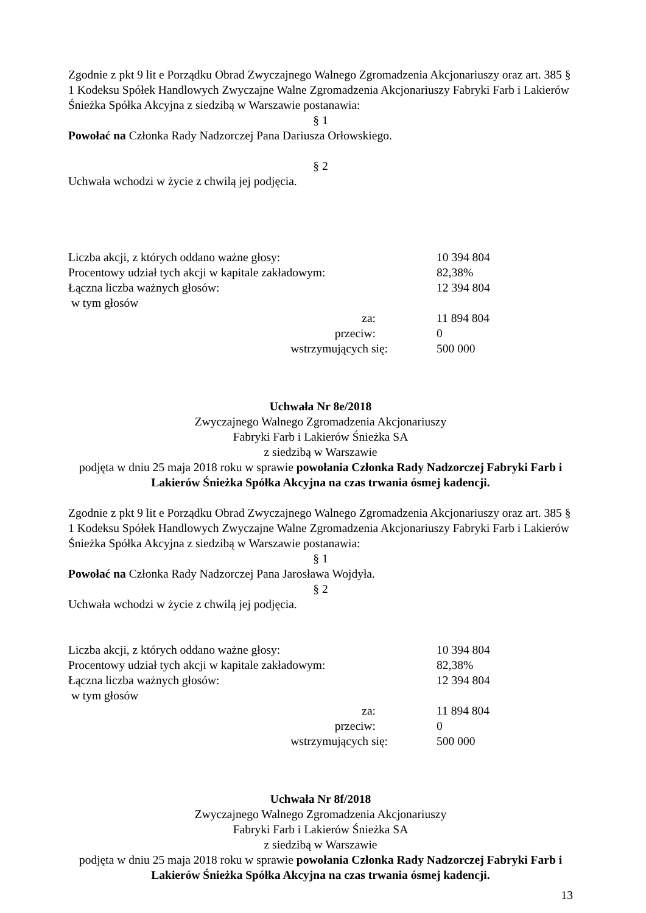Zgodnie z pkt 9 lit e Porządku Obrad Zwyczajnego Walnego Zgromadzenia Akcjonariuszy oraz art. 385 § 1 Kodeksu Spółek Handlowych Zwyczajne Walne Zgromadzenia Akcjonariuszy Fabryki Farb i Lakierów Śnieżka Spółka Akcyjna z siedzibą w Warszawie postanawia:
§ 1
Powołać na Członka Rady Nadzorczej Pana Dariusza Orłowskiego.
§ 2
Uchwała wchodzi w życie z chwilą jej podjęcia.
| Liczba akcji, z których oddano ważne głosy: | 10 394 804 |
| Procentowy udział tych akcji w kapitale zakładowym: | 82,38% |
| Łączna liczba ważnych głosów: | 12 394 804 |
| w tym głosów | |
| za: | 11 894 804 |
| przeciw: | 0 |
| wstrzymujących się: | 500 000 |
Uchwała Nr 8e/2018
Zwyczajnego Walnego Zgromadzenia Akcjonariuszy
Fabryki Farb i Lakierów Śnieżka SA
z siedzibą w Warszawie
podjęta w dniu 25 maja 2018 roku w sprawie powołania Członka Rady Nadzorczej Fabryki Farb i Lakierów Śnieżka Spółka Akcyjna na czas trwania ósmej kadencji.
Zgodnie z pkt 9 lit e Porządku Obrad Zwyczajnego Walnego Zgromadzenia Akcjonariuszy oraz art. 385 § 1 Kodeksu Spółek Handlowych Zwyczajne Walne Zgromadzenia Akcjonariuszy Fabryki Farb i Lakierów Śnieżka Spółka Akcyjna z siedzibą w Warszawie postanawia:
§ 1
Powołać na Członka Rady Nadzorczej Pana Jarosława Wojdyła.
§ 2
Uchwała wchodzi w życie z chwilą jej podjęcia.
| Liczba akcji, z których oddano ważne głosy: | 10 394 804 |
| Procentowy udział tych akcji w kapitale zakładowym: | 82,38% |
| Łączna liczba ważnych głosów: | 12 394 804 |
| w tym głosów | |
| za: | 11 894 804 |
| przeciw: | 0 |
| wstrzymujących się: | 500 000 |
Uchwała Nr 8f/2018
Zwyczajnego Walnego Zgromadzenia Akcjonariuszy
Fabryki Farb i Lakierów Śnieżka SA
z siedzibą w Warszawie
podjęta w dniu 25 maja 2018 roku w sprawie powołania Członka Rady Nadzorczej Fabryki Farb i Lakierów Śnieżka Spółka Akcyjna na czas trwania ósmej kadencji.
13